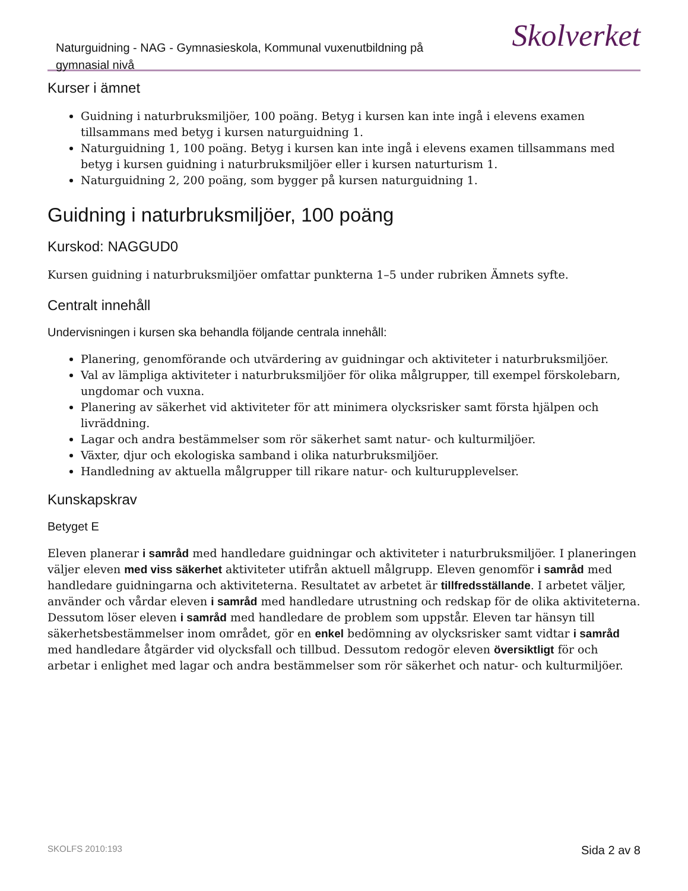Naturguidning - NAG - Gymnasieskola, Kommunal vuxenutbildning på gymnasial nivå
Skolverket
Kurser i ämnet
Guidning i naturbruksmiljöer, 100 poäng. Betyg i kursen kan inte ingå i elevens examen tillsammans med betyg i kursen naturguidning 1.
Naturguidning 1, 100 poäng. Betyg i kursen kan inte ingå i elevens examen tillsammans med betyg i kursen guidning i naturbruksmiljöer eller i kursen naturturism 1.
Naturguidning 2, 200 poäng, som bygger på kursen naturguidning 1.
Guidning i naturbruksmiljöer, 100 poäng
Kurskod: NAGGUD0
Kursen guidning i naturbruksmiljöer omfattar punkterna 1–5 under rubriken Ämnets syfte.
Centralt innehåll
Undervisningen i kursen ska behandla följande centrala innehåll:
Planering, genomförande och utvärdering av guidningar och aktiviteter i naturbruksmiljöer.
Val av lämpliga aktiviteter i naturbruksmiljöer för olika målgrupper, till exempel förskolebarn, ungdomar och vuxna.
Planering av säkerhet vid aktiviteter för att minimera olycksrisker samt första hjälpen och livräddning.
Lagar och andra bestämmelser som rör säkerhet samt natur- och kulturmiljöer.
Växter, djur och ekologiska samband i olika naturbruksmiljöer.
Handledning av aktuella målgrupper till rikare natur- och kulturupplevelser.
Kunskapskrav
Betyget E
Eleven planerar i samråd med handledare guidningar och aktiviteter i naturbruksmiljöer. I planeringen väljer eleven med viss säkerhet aktiviteter utifrån aktuell målgrupp. Eleven genomför i samråd med handledare guidningarna och aktiviteterna. Resultatet av arbetet är tillfredsställande. I arbetet väljer, använder och vårdar eleven i samråd med handledare utrustning och redskap för de olika aktiviteterna. Dessutom löser eleven i samråd med handledare de problem som uppstår. Eleven tar hänsyn till säkerhetsbestämmelser inom området, gör en enkel bedömning av olycksrisker samt vidtar i samråd med handledare åtgärder vid olycksfall och tillbud. Dessutom redogör eleven översiktligt för och arbetar i enlighet med lagar och andra bestämmelser som rör säkerhet och natur- och kulturmiljöer.
SKOLFS 2010:193 Sida 2 av 8